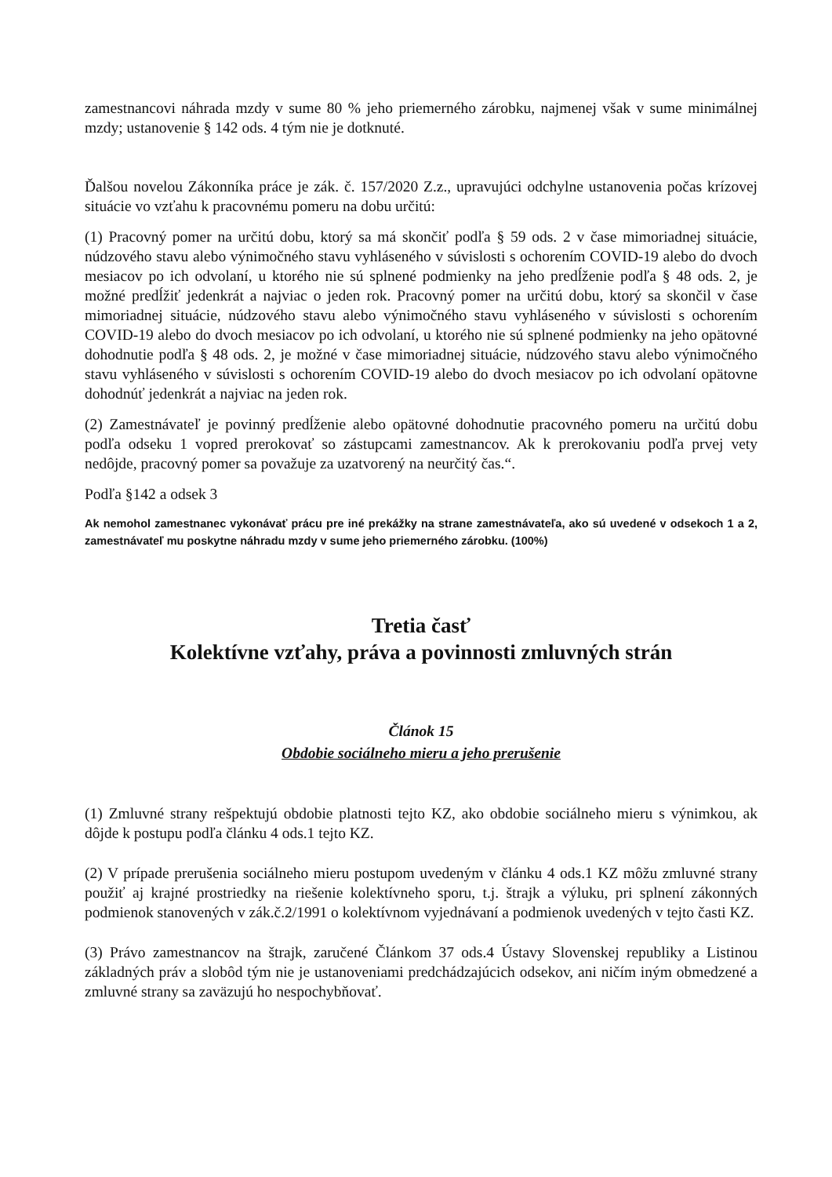zamestnancovi náhrada mzdy v sume 80 % jeho priemerného zárobku, najmenej však v sume minimálnej mzdy; ustanovenie § 142 ods. 4 tým nie je dotknuté.
Ďalšou novelou Zákonníka práce je zák. č. 157/2020 Z.z., upravujúci odchylne ustanovenia počas krízovej situácie vo vzťahu k pracovnému pomeru na dobu určitú:
(1) Pracovný pomer na určitú dobu, ktorý sa má skončiť podľa § 59 ods. 2 v čase mimoriadnej situácie, núdzového stavu alebo výnimočného stavu vyhláseného v súvislosti s ochorením COVID-19 alebo do dvoch mesiacov po ich odvolaní, u ktorého nie sú splnené podmienky na jeho predĺženie podľa § 48 ods. 2, je možné predĺžiť jedenkrát a najviac o jeden rok. Pracovný pomer na určitú dobu, ktorý sa skončil v čase mimoriadnej situácie, núdzového stavu alebo výnimočného stavu vyhláseného v súvislosti s ochorením COVID-19 alebo do dvoch mesiacov po ich odvolaní, u ktorého nie sú splnené podmienky na jeho opätovné dohodnutie podľa § 48 ods. 2, je možné v čase mimoriadnej situácie, núdzového stavu alebo výnimočného stavu vyhláseného v súvislosti s ochorením COVID-19 alebo do dvoch mesiacov po ich odvolaní opätovne dohodnúť jedenkrát a najviac na jeden rok.
(2) Zamestnávateľ je povinný predĺženie alebo opätovné dohodnutie pracovného pomeru na určitú dobu podľa odseku 1 vopred prerokovať so zástupcami zamestnancov. Ak k prerokovaniu podľa prvej vety nedôjde, pracovný pomer sa považuje za uzatvorený na neurčitý čas.“.
Podľa §142 a odsek 3
Ak nemohol zamestnanec vykonávať prácu pre iné prekážky na strane zamestnávateľa, ako sú uvedené v odsekoch 1 a 2, zamestnávateľ mu poskytne náhradu mzdy v sume jeho priemerného zárobku. (100%)
Tretia časť
Kolektívne vzťahy, práva a povinnosti zmluvných strán
Článok 15
Obdobie sociálneho mieru a jeho prerušenie
(1) Zmluvné strany rešpektujú obdobie platnosti tejto KZ, ako obdobie sociálneho mieru s výnimkou, ak dôjde k postupu podľa článku 4 ods.1 tejto KZ.
(2) V prípade prerušenia sociálneho mieru postupom uvedeným v článku 4 ods.1 KZ môžu zmluvné strany použiť aj krajné prostriedky na riešenie kolektívneho sporu, t.j. štrajk a výluku, pri splnení zákonných podmienok stanovených v zák.č.2/1991 o kolektívnom vyjednávaní a podmienok uvedených v tejto časti KZ.
(3) Právo zamestnancov na štrajk, zaručené Článkom 37 ods.4 Ústavy Slovenskej republiky a Listinou základných práv a slobôd tým nie je ustanoveniami predchádzajúcich odsekov, ani ničím iným obmedzené a zmluvné strany sa zaväzujú ho nespochybňovať.